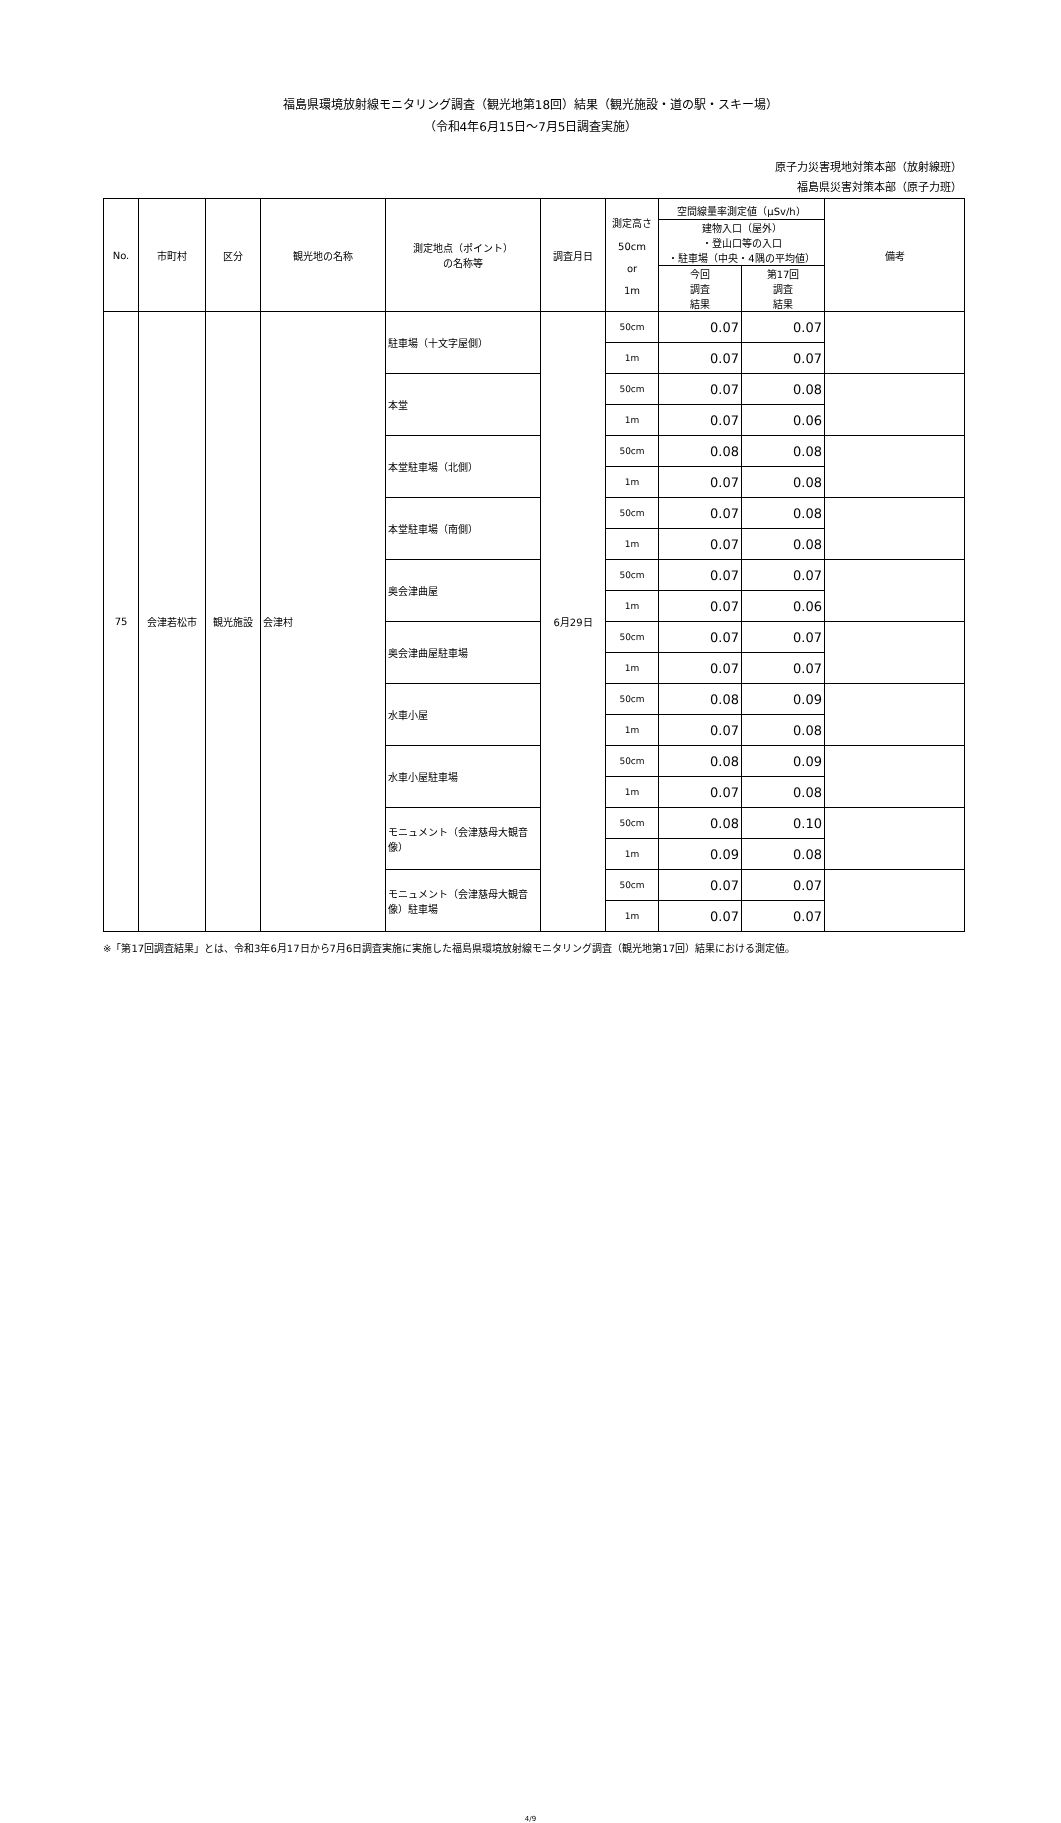福島県環境放射線モニタリング調査（観光地第18回）結果（観光施設・道の駅・スキー場）
（令和4年6月15日～7月5日調査実施）
原子力災害現地対策本部（放射線班）
福島県災害対策本部（原子力班）
| No. | 市町村 | 区分 | 観光地の名称 | 測定地点（ポイント） の名称等 | 調査月日 | 測定高さ 50cm or 1m | 空間線量率測定値（μSv/h） | | 備考 |
| --- | --- | --- | --- | --- | --- | --- | --- | --- | --- |
| | | | | | | | 建物入口（屋外） ・登山口等の入口 ・駐車場（中央・4隅の平均値） | | |
| | | | | | | | 今回 調査 結果 | 第17回 調査 結果 | |
| 75 | 会津若松市 | 観光施設 | 会津村 | 駐車場（十文字屋側） | 6月29日 | 50cm | 0.07 | 0.07 | |
| | | | | | | 1m | 0.07 | 0.07 | |
| | | | | 本堂 | | 50cm | 0.07 | 0.08 | |
| | | | | | | 1m | 0.07 | 0.06 | |
| | | | | 本堂駐車場（北側） | | 50cm | 0.08 | 0.08 | |
| | | | | | | 1m | 0.07 | 0.08 | |
| | | | | 本堂駐車場（南側） | | 50cm | 0.07 | 0.08 | |
| | | | | | | 1m | 0.07 | 0.08 | |
| | | | | 奥会津曲屋 | | 50cm | 0.07 | 0.07 | |
| | | | | | | 1m | 0.07 | 0.06 | |
| | | | | 奥会津曲屋駐車場 | | 50cm | 0.07 | 0.07 | |
| | | | | | | 1m | 0.07 | 0.07 | |
| | | | | 水車小屋 | | 50cm | 0.08 | 0.09 | |
| | | | | | | 1m | 0.07 | 0.08 | |
| | | | | 水車小屋駐車場 | | 50cm | 0.08 | 0.09 | |
| | | | | | | 1m | 0.07 | 0.08 | |
| | | | | モニュメント（会津慈母大観音像） | | 50cm | 0.08 | 0.10 | |
| | | | | | | 1m | 0.09 | 0.08 | |
| | | | | モニュメント（会津慈母大観音像）駐車場 | | 50cm | 0.07 | 0.07 | |
| | | | | | | 1m | 0.07 | 0.07 | |
※「第17回調査結果」とは、令和3年6月17日から7月6日調査実施に実施した福島県環境放射線モニタリング調査（観光地第17回）結果における測定値。
4/9